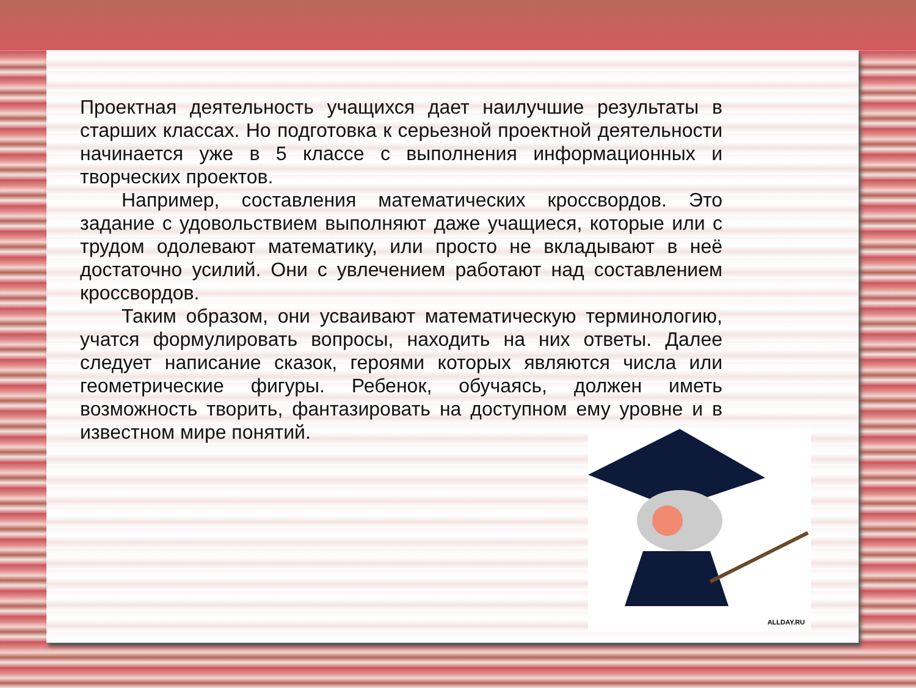Проектная деятельность учащихся дает наилучшие результаты в старших классах. Но подготовка к серьезной проектной деятельности начинается уже в 5 классе с выполнения информационных и творческих проектов.
Например, составления математических кроссвордов. Это задание с удовольствием выполняют даже учащиеся, которые или с трудом одолевают математику, или просто не вкладывают в неё достаточно усилий. Они с увлечением работают над составлением кроссвордов.
Таким образом, они усваивают математическую терминологию, учатся формулировать вопросы, находить на них ответы. Далее следует написание сказок, героями которых являются числа или геометрические фигуры. Ребенок, обучаясь, должен иметь возможность творить, фантазировать на доступном ему уровне и в известном мире понятий.
ALLDAY.RU